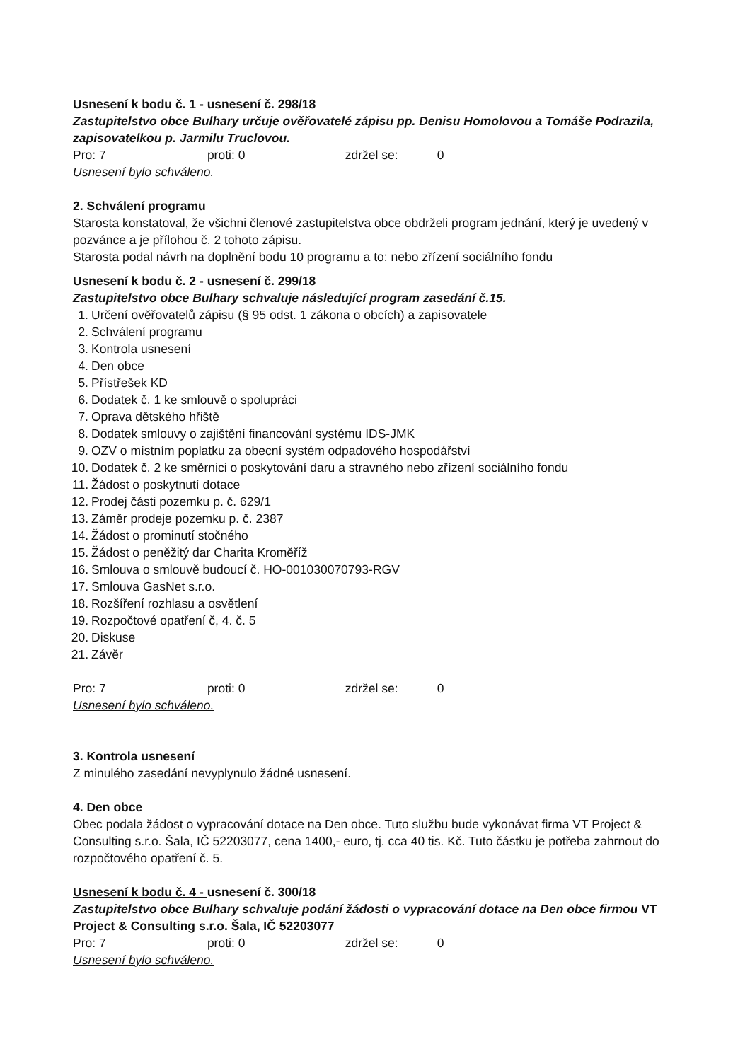Usnesení k bodu č. 1 - usnesení č. 298/18
Zastupitelstvo obce Bulhary určuje ověřovatelé zápisu pp. Denisu Homolovou a Tomáše Podrazila, zapisovatelkou p. Jarmilu Truclovou.
Pro: 7 proti: 0 zdržel se: 0
Usnesení bylo schváleno.
2. Schválení programu
Starosta konstatoval, že všichni členové zastupitelstva obce obdrželi program jednání, který je uvedený v pozvánce a je přílohou č. 2 tohoto zápisu.
Starosta podal návrh na doplnění bodu 10 programu a to: nebo zřízení sociálního fondu
Usnesení k bodu č. 2 - usnesení č. 299/18
Zastupitelstvo obce Bulhary schvaluje následující program zasedání č.15.
1. Určení ověřovatelů zápisu (§ 95 odst. 1 zákona o obcích) a zapisovatele
2. Schválení programu
3. Kontrola usnesení
4. Den obce
5. Přístřešek KD
6. Dodatek č. 1 ke smlouvě o spolupráci
7. Oprava dětského hřiště
8. Dodatek smlouvy o zajištění financování systému IDS-JMK
9. OZV o místním poplatku za obecní systém odpadového hospodářství
10. Dodatek č. 2 ke směrnici o poskytování daru a stravného nebo zřízení sociálního fondu
11. Žádost o poskytnutí dotace
12. Prodej části pozemku p. č. 629/1
13. Záměr prodeje pozemku p. č. 2387
14. Žádost o prominutí stočného
15. Žádost o peněžitý dar Charita Kroměříž
16. Smlouva o smlouvě budoucí č. HO-001030070793-RGV
17. Smlouva GasNet s.r.o.
18. Rozšíření rozhlasu a osvětlení
19. Rozpočtové opatření č, 4. č. 5
20. Diskuse
21. Závěr
Pro: 7 proti: 0 zdržel se: 0
Usnesení bylo schváleno.
3. Kontrola usnesení
Z minulého zasedání nevyplynulo žádné usnesení.
4. Den obce
Obec podala žádost o vypracování dotace na Den obce. Tuto službu bude vykonávat firma VT Project & Consulting s.r.o. Šala, IČ 52203077, cena 1400,- euro, tj. cca 40 tis. Kč. Tuto částku je potřeba zahrnout do rozpočtového opatření č. 5.
Usnesení k bodu č. 4 - usnesení č. 300/18
Zastupitelstvo obce Bulhary schvaluje podání žádosti o vypracování dotace na Den obce firmou VT Project & Consulting s.r.o. Šala, IČ 52203077
Pro: 7 proti: 0 zdržel se: 0
Usnesení bylo schváleno.